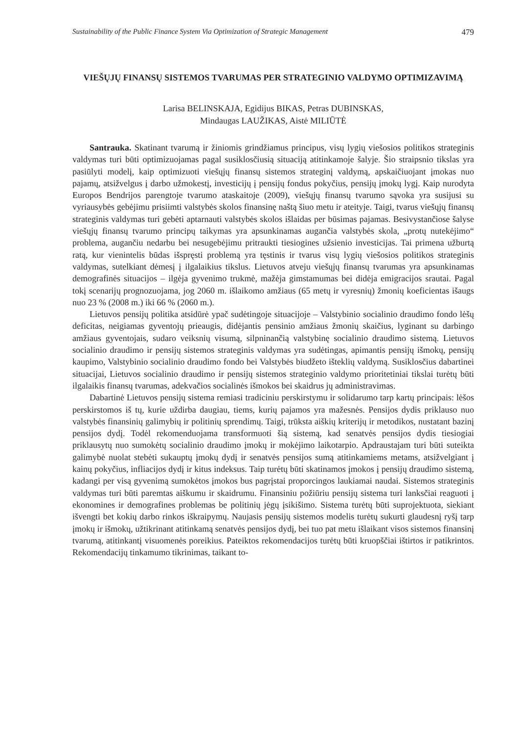Sustainability of the Public Finance System Via Optimization of Strategic Management 479
VIEŠŲJŲ FINANSŲ SISTEMOS TVARUMAS PER STRATEGINIO VALDYMO OPTIMIZAVIMĄ
Larisa BELINSKAJA, Egidijus BIKAS, Petras DUBINSKAS,
Mindaugas LAUŽIKAS, Aistė MILIŪTĖ
Santrauka. Skatinant tvarumą ir žiniomis grindžiamus principus, visų lygių viešosios politikos strateginis valdymas turi būti optimizuojamas pagal susiklosčiusią situaciją atitinkamoje šalyje. Šio straipsnio tikslas yra pasiūlyti modelį, kaip optimizuoti viešųjų finansų sistemos strateginį valdymą, apskaičiuojant įmokas nuo pajamų, atsižvelgus į darbo užmokestį, investicijų į pensijų fondus pokyčius, pensijų įmokų lygį. Kaip nurodyta Europos Bendrijos parengtoje tvarumo ataskaitoje (2009), viešųjų finansų tvarumo sąvoka yra susijusi su vyriausybės gebėjimu prisiimti valstybės skolos finansinę naštą šiuo metu ir ateityje. Taigi, tvarus viešųjų finansų strateginis valdymas turi gebėti aptarnauti valstybės skolos išlaidas per būsimas pajamas. Besivystančiose šalyse viešųjų finansų tvarumo principų taikymas yra apsunkinamas augančia valstybės skola, „protų nutekėjimo“ problema, augančiu nedarbu bei nesugebėjimu pritraukti tiesiogines užsienio investicijas. Tai primena užburtą ratą, kur vienintelis būdas išspręsti problemą yra tęstinis ir tvarus visų lygių viešosios politikos strateginis valdymas, sutelkiant dėmesį į ilgalaikius tikslus. Lietuvos atveju viešųjų finansų tvarumas yra apsunkinamas demografinės situacijos – ilgėja gyvenimo trukmė, mažėja gimstamumas bei didėja emigracijos srautai. Pagal tokį scenarijų prognozuojama, jog 2060 m. išlaikomo amžiaus (65 metų ir vyresnių) žmonių koeficientas išaugs nuo 23 % (2008 m.) iki 66 % (2060 m.).
Lietuvos pensijų politika atsidūrė ypač sudėtingoje situacijoje – Valstybinio socialinio draudimo fondo lėšų deficitas, neigiamas gyventojų prieaugis, didėjantis pensinio amžiaus žmonių skaičius, lyginant su darbingo amžiaus gyventojais, sudaro veiksnių visumą, silpninančią valstybinę socialinio draudimo sistemą. Lietuvos socialinio draudimo ir pensijų sistemos strateginis valdymas yra sudėtingas, apimantis pensijų išmokų, pensijų kaupimo, Valstybinio socialinio draudimo fondo bei Valstybės biudžeto išteklių valdymą. Susiklosčius dabartinei situacijai, Lietuvos socialinio draudimo ir pensijų sistemos strateginio valdymo prioritetiniai tikslai turėtų būti ilgalaikis finansų tvarumas, adekvačios socialinės išmokos bei skaidrus jų administravimas.
Dabartinė Lietuvos pensijų sistema remiasi tradiciniu perskirstymu ir solidarumo tarp kartų principais: lėšos perskirstomos iš tų, kurie uždirba daugiau, tiems, kurių pajamos yra mažesnės. Pensijos dydis priklauso nuo valstybės finansinių galimybių ir politinių sprendimų. Taigi, trūksta aiškių kriterijų ir metodikos, nustatant bazinį pensijos dydį. Todėl rekomenduojama transformuoti šią sistemą, kad senatvės pensijos dydis tiesiogiai priklausytų nuo sumokėtų socialinio draudimo įmokų ir mokėjimo laikotarpio. Apdraustajam turi būti suteikta galimybė nuolat stebėti sukauptų įmokų dydį ir senatvės pensijos sumą atitinkamiems metams, atsižvelgiant į kainų pokyčius, infliacijos dydį ir kitus indeksus. Taip turėtų būti skatinamos įmokos į pensijų draudimo sistemą, kadangi per visą gyvenimą sumokėtos įmokos bus pagrįstai proporcingos laukiamai naudai. Sistemos strateginis valdymas turi būti paremtas aiškumu ir skaidrumu. Finansiniu požiūriu pensijų sistema turi lanksčiai reaguoti į ekonomines ir demografines problemas be politinių jėgų įsikišimo. Sistema turėtų būti suprojektuota, siekiant išvengti bet kokių darbo rinkos iškraipymų. Naujasis pensijų sistemos modelis turėtų sukurti glaudesnį ryšį tarp įmokų ir išmokų, užtikrinant atitinkamą senatvės pensijos dydį, bei tuo pat metu išlaikant visos sistemos finansinį tvarumą, atitinkantį visuomenės poreikius. Pateiktos rekomendacijos turėtų būti kruopščiai ištirtos ir patikrintos. Rekomendacijų tinkamumo tikrinimas, taikant to-